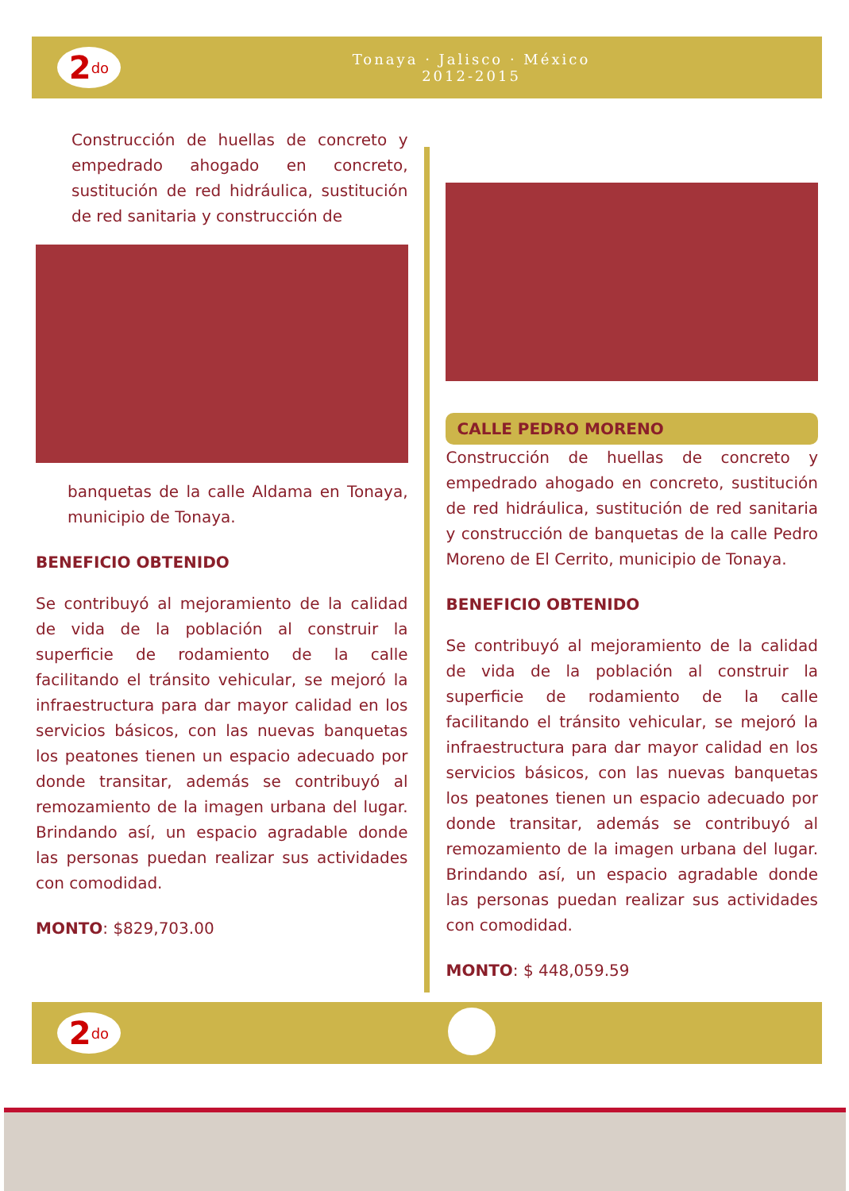2<sup>do</sup>
Tonaya · Jalisco · México
2012-2015
Construcción de huellas de concreto y empedrado ahogado en concreto, sustitución de red hidráulica, sustitución de red sanitaria y construcción de
banquetas de la calle Aldama en Tonaya, municipio de Tonaya.
BENEFICIO OBTENIDO
Se contribuyó al mejoramiento de la calidad de vida de la población al construir la superficie de rodamiento de la calle facilitando el tránsito vehicular, se mejoró la infraestructura para dar mayor calidad en los servicios básicos, con las nuevas banquetas los peatones tienen un espacio adecuado por donde transitar, además se contribuyó al remozamiento de la imagen urbana del lugar. Brindando así, un espacio agradable donde las personas puedan realizar sus actividades con comodidad.
MONTO: $829,703.00
CALLE PEDRO MORENO
Construcción de huellas de concreto y empedrado ahogado en concreto, sustitución de red hidráulica, sustitución de red sanitaria y construcción de banquetas de la calle Pedro Moreno de El Cerrito, municipio de Tonaya.
BENEFICIO OBTENIDO
Se contribuyó al mejoramiento de la calidad de vida de la población al construir la superficie de rodamiento de la calle facilitando el tránsito vehicular, se mejoró la infraestructura para dar mayor calidad en los servicios básicos, con las nuevas banquetas los peatones tienen un espacio adecuado por donde transitar, además se contribuyó al remozamiento de la imagen urbana del lugar. Brindando así, un espacio agradable donde las personas puedan realizar sus actividades con comodidad.
MONTO: $ 448,059.59
2<sup>do</sup>